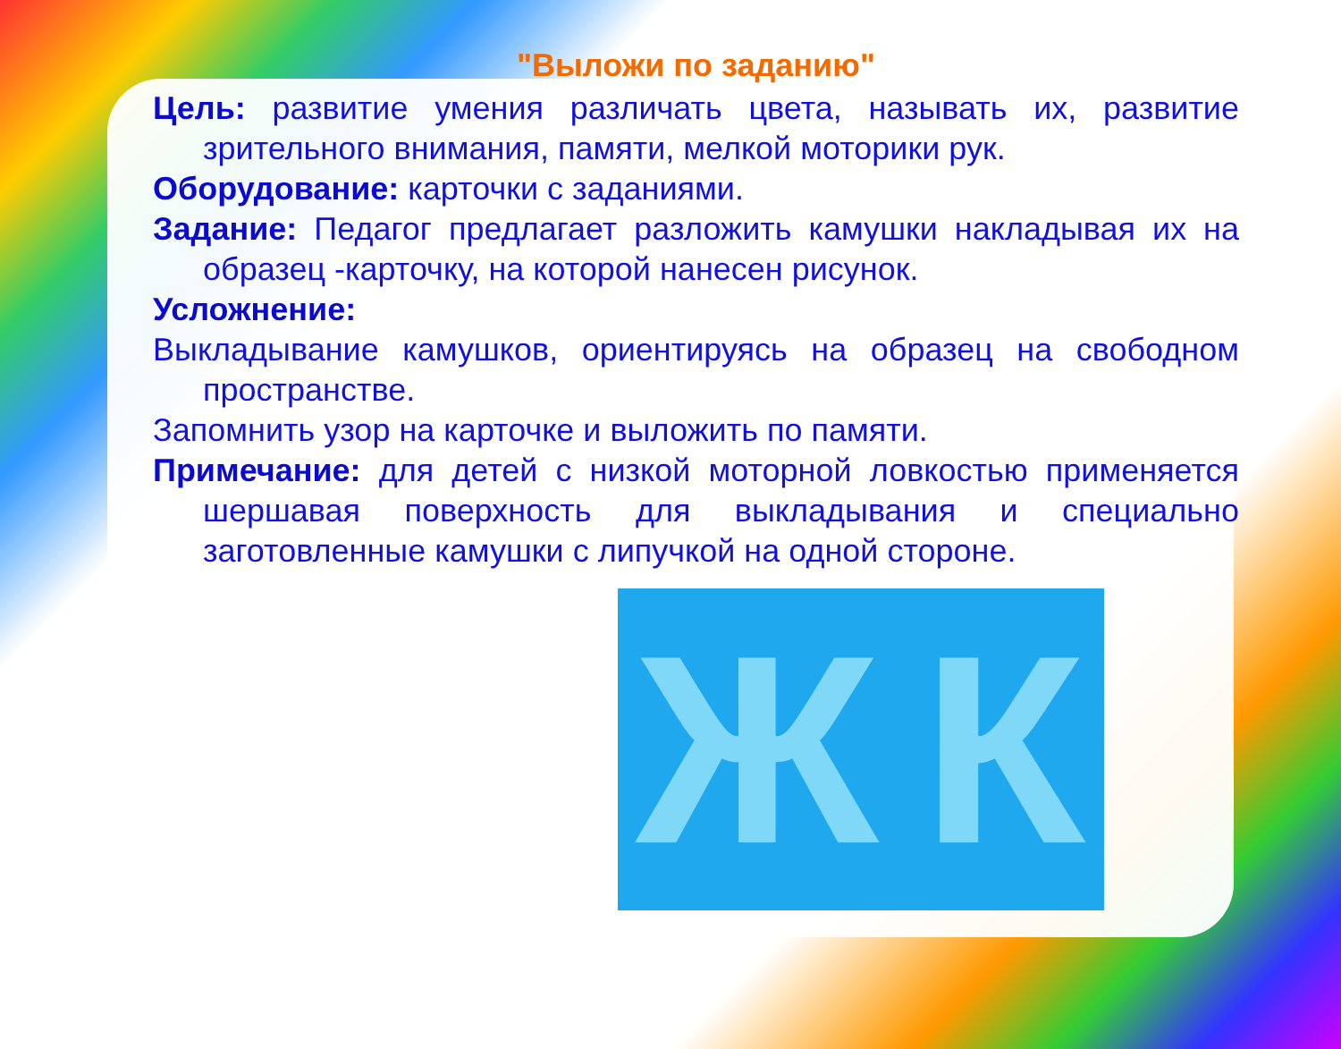"Выложи по заданию"
Цель: развитие умения различать цвета, называть их, развитие зрительного внимания, памяти, мелкой моторики рук.
Оборудование: карточки с заданиями.
Задание: Педагог предлагает разложить камушки накладывая их на образец -карточку, на которой нанесен рисунок.
Усложнение:
Выкладывание камушков, ориентируясь на образец на свободном пространстве.
Запомнить узор на карточке и выложить по памяти.
Примечание: для детей с низкой моторной ловкостью применяется шершавая поверхность для выкладывания и специально заготовленные камушки с липучкой на одной стороне.
Ж К